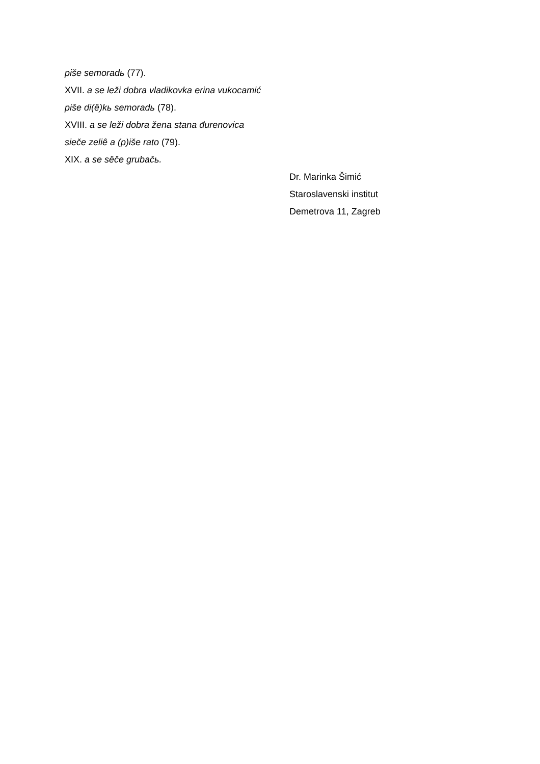piše semoradь (77).
XVII. a se leži dobra vladikovka erina vukocamić
piše di(ê)kь semoradь (78).
XVIII. a se leži dobra žena stana đurenovica
sieče zeliê a (p)iše rato (79).
XIX. a se sêče grubačь.
Dr. Marinka Šimić
Staroslavenski institut
Demetrova 11, Zagreb